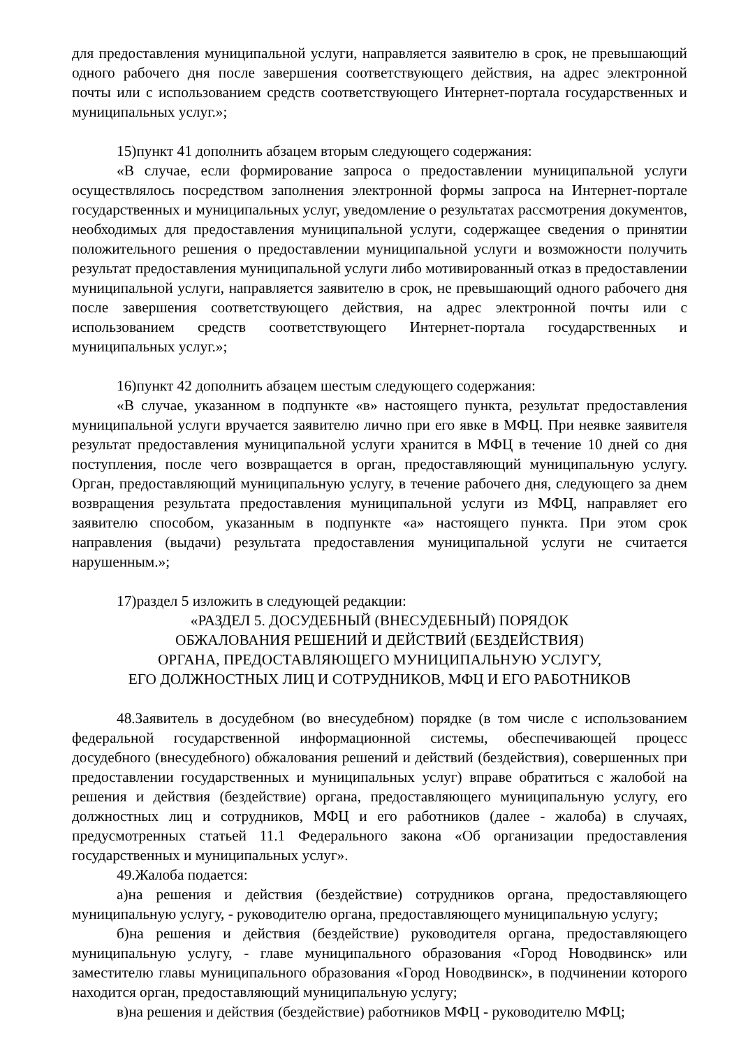для предоставления муниципальной услуги, направляется заявителю в срок, не превышающий одного рабочего дня после завершения соответствующего действия, на адрес электронной почты или с использованием средств соответствующего Интернет-портала государственных и муниципальных услуг.»;
15)пункт 41 дополнить абзацем вторым следующего содержания:
«В случае, если формирование запроса о предоставлении муниципальной услуги осуществлялось посредством заполнения электронной формы запроса на Интернет-портале государственных и муниципальных услуг, уведомление о результатах рассмотрения документов, необходимых для предоставления муниципальной услуги, содержащее сведения о принятии положительного решения о предоставлении муниципальной услуги и возможности получить результат предоставления муниципальной услуги либо мотивированный отказ в предоставлении муниципальной услуги, направляется заявителю в срок, не превышающий одного рабочего дня после завершения соответствующего действия, на адрес электронной почты или с использованием средств соответствующего Интернет-портала государственных и муниципальных услуг.»;
16)пункт 42 дополнить абзацем шестым следующего содержания:
«В случае, указанном в подпункте «в» настоящего пункта, результат предоставления муниципальной услуги вручается заявителю лично при его явке в МФЦ. При неявке заявителя результат предоставления муниципальной услуги хранится в МФЦ в течение 10 дней со дня поступления, после чего возвращается в орган, предоставляющий муниципальную услугу. Орган, предоставляющий муниципальную услугу, в течение рабочего дня, следующего за днем возвращения результата предоставления муниципальной услуги из МФЦ, направляет его заявителю способом, указанным в подпункте «а» настоящего пункта. При этом срок направления (выдачи) результата предоставления муниципальной услуги не считается нарушенным.»;
17)раздел 5 изложить в следующей редакции:
«РАЗДЕЛ 5. ДОСУДЕБНЫЙ (ВНЕСУДЕБНЫЙ) ПОРЯДОК
ОБЖАЛОВАНИЯ РЕШЕНИЙ И ДЕЙСТВИЙ (БЕЗДЕЙСТВИЯ)
ОРГАНА, ПРЕДОСТАВЛЯЮЩЕГО МУНИЦИПАЛЬНУЮ УСЛУГУ,
ЕГО ДОЛЖНОСТНЫХ ЛИЦ И СОТРУДНИКОВ, МФЦ И ЕГО РАБОТНИКОВ
48.Заявитель в досудебном (во внесудебном) порядке (в том числе с использованием федеральной государственной информационной системы, обеспечивающей процесс досудебного (внесудебного) обжалования решений и действий (бездействия), совершенных при предоставлении государственных и муниципальных услуг) вправе обратиться с жалобой на решения и действия (бездействие) органа, предоставляющего муниципальную услугу, его должностных лиц и сотрудников, МФЦ и его работников (далее - жалоба) в случаях, предусмотренных статьей 11.1 Федерального закона «Об организации предоставления государственных и муниципальных услуг».
49.Жалоба подается:
а)на решения и действия (бездействие) сотрудников органа, предоставляющего муниципальную услугу, - руководителю органа, предоставляющего муниципальную услугу;
б)на решения и действия (бездействие) руководителя органа, предоставляющего муниципальную услугу, - главе муниципального образования «Город Новодвинск» или заместителю главы муниципального образования «Город Новодвинск», в подчинении которого находится орган, предоставляющий муниципальную услугу;
в)на решения и действия (бездействие) работников МФЦ - руководителю МФЦ;